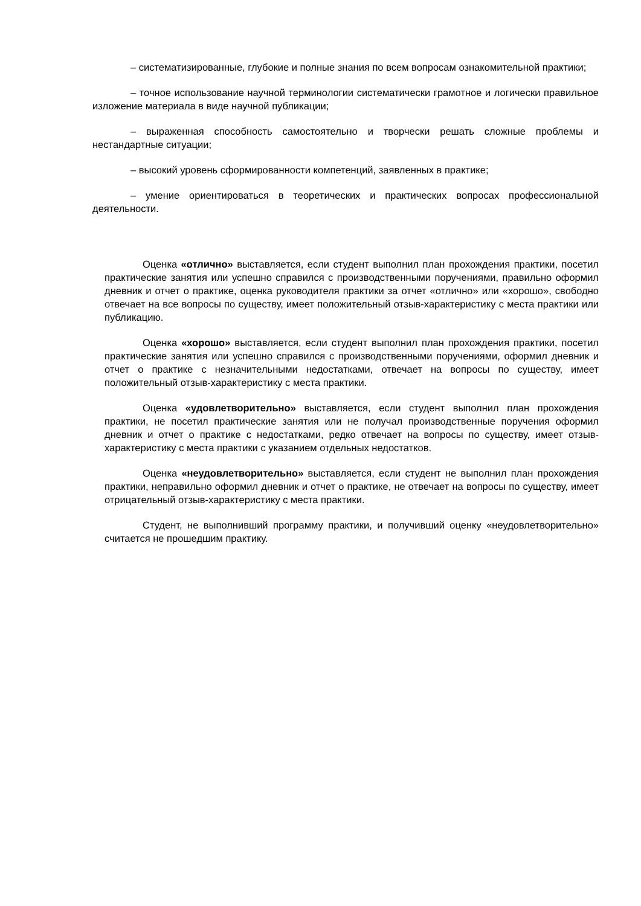– систематизированные, глубокие и полные знания по всем вопросам ознакомительной практики;
– точное использование научной терминологии систематически грамотное и логически правильное изложение материала в виде научной публикации;
– выраженная способность самостоятельно и творчески решать сложные проблемы и нестандартные ситуации;
– высокий уровень сформированности компетенций, заявленных в практике;
– умение ориентироваться в теоретических и практических вопросах профессиональной деятельности.
Оценка «отлично» выставляется, если студент выполнил план прохождения практики, посетил практические занятия или успешно справился с производственными поручениями, правильно оформил дневник и отчет о практике, оценка руководителя практики за отчет «отлично» или «хорошо», свободно отвечает на все вопросы по существу, имеет положительный отзыв-характеристику с места практики или публикацию.
Оценка «хорошо» выставляется, если студент выполнил план прохождения практики, посетил практические занятия или успешно справился с производственными поручениями, оформил дневник и отчет о практике с незначительными недостатками, отвечает на вопросы по существу, имеет положительный отзыв-характеристику с места практики.
Оценка «удовлетворительно» выставляется, если студент выполнил план прохождения практики, не посетил практические занятия или не получал производственные поручения оформил дневник и отчет о практике с недостатками, редко отвечает на вопросы по существу, имеет отзыв-характеристику с места практики с указанием отдельных недостатков.
Оценка «неудовлетворительно» выставляется, если студент не выполнил план прохождения практики, неправильно оформил дневник и отчет о практике, не отвечает на вопросы по существу, имеет отрицательный отзыв-характеристику с места практики.
Студент, не выполнивший программу практики, и получивший оценку «неудовлетворительно» считается не прошедшим практику.